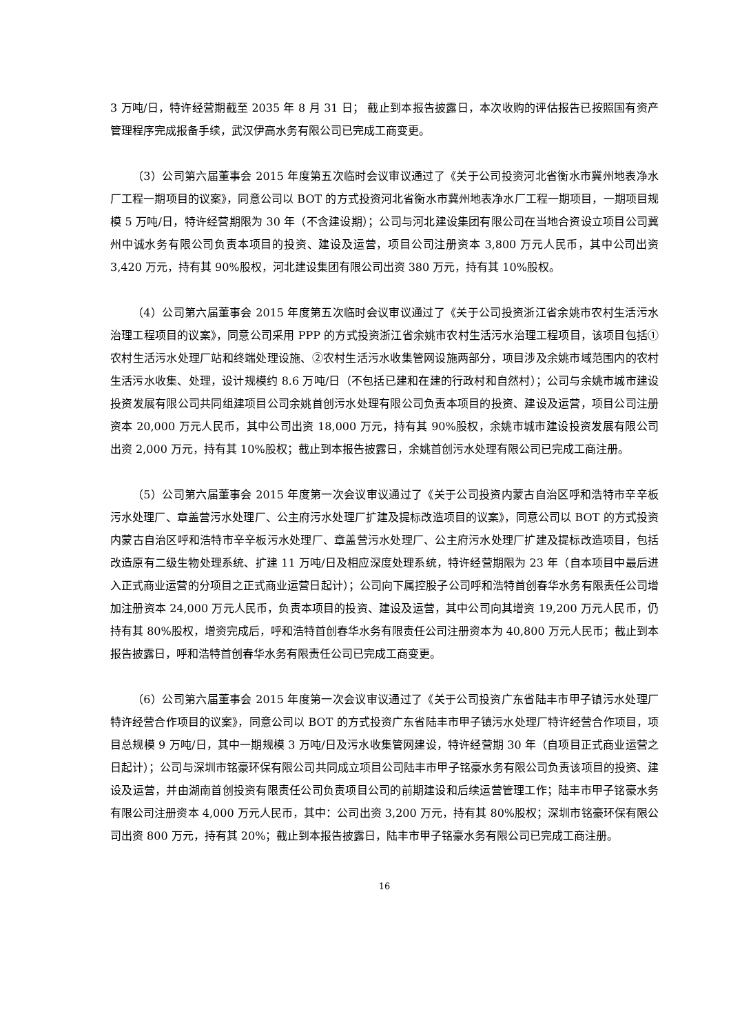3 万吨/日，特许经营期截至 2035 年 8 月 31 日； 截止到本报告披露日，本次收购的评估报告已按照国有资产管理程序完成报备手续，武汉伊高水务有限公司已完成工商变更。
（3）公司第六届董事会 2015 年度第五次临时会议审议通过了《关于公司投资河北省衡水市冀州地表净水厂工程一期项目的议案》，同意公司以 BOT 的方式投资河北省衡水市冀州地表净水厂工程一期项目，一期项目规模 5 万吨/日，特许经营期限为 30 年（不含建设期）；公司与河北建设集团有限公司在当地合资设立项目公司冀州中诚水务有限公司负责本项目的投资、建设及运营，项目公司注册资本 3,800 万元人民币，其中公司出资 3,420 万元，持有其 90%股权，河北建设集团有限公司出资 380 万元，持有其 10%股权。
（4）公司第六届董事会 2015 年度第五次临时会议审议通过了《关于公司投资浙江省余姚市农村生活污水治理工程项目的议案》，同意公司采用 PPP 的方式投资浙江省余姚市农村生活污水治理工程项目，该项目包括①农村生活污水处理厂站和终端处理设施、②农村生活污水收集管网设施两部分，项目涉及余姚市域范围内的农村生活污水收集、处理，设计规模约 8.6 万吨/日（不包括已建和在建的行政村和自然村）；公司与余姚市城市建设投资发展有限公司共同组建项目公司余姚首创污水处理有限公司负责本项目的投资、建设及运营，项目公司注册资本 20,000 万元人民币，其中公司出资 18,000 万元，持有其 90%股权，余姚市城市建设投资发展有限公司出资 2,000 万元，持有其 10%股权；截止到本报告披露日，余姚首创污水处理有限公司已完成工商注册。
（5）公司第六届董事会 2015 年度第一次会议审议通过了《关于公司投资内蒙古自治区呼和浩特市辛辛板污水处理厂、章盖营污水处理厂、公主府污水处理厂扩建及提标改造项目的议案》，同意公司以 BOT 的方式投资内蒙古自治区呼和浩特市辛辛板污水处理厂、章盖营污水处理厂、公主府污水处理厂扩建及提标改造项目，包括改造原有二级生物处理系统、扩建 11 万吨/日及相应深度处理系统，特许经营期限为 23 年（自本项目中最后进入正式商业运营的分项目之正式商业运营日起计）；公司向下属控股子公司呼和浩特首创春华水务有限责任公司增加注册资本 24,000 万元人民币，负责本项目的投资、建设及运营，其中公司向其增资 19,200 万元人民币，仍持有其 80%股权，增资完成后，呼和浩特首创春华水务有限责任公司注册资本为 40,800 万元人民币；截止到本报告披露日，呼和浩特首创春华水务有限责任公司已完成工商变更。
（6）公司第六届董事会 2015 年度第一次会议审议通过了《关于公司投资广东省陆丰市甲子镇污水处理厂特许经营合作项目的议案》，同意公司以 BOT 的方式投资广东省陆丰市甲子镇污水处理厂特许经营合作项目，项目总规模 9 万吨/日，其中一期规模 3 万吨/日及污水收集管网建设，特许经营期 30 年（自项目正式商业运营之日起计）；公司与深圳市铭豪环保有限公司共同成立项目公司陆丰市甲子铭豪水务有限公司负责该项目的投资、建设及运营，并由湖南首创投资有限责任公司负责项目公司的前期建设和后续运营管理工作；陆丰市甲子铭豪水务有限公司注册资本 4,000 万元人民币，其中：公司出资 3,200 万元，持有其 80%股权；深圳市铭豪环保有限公司出资 800 万元，持有其 20%；截止到本报告披露日，陆丰市甲子铭豪水务有限公司已完成工商注册。
16